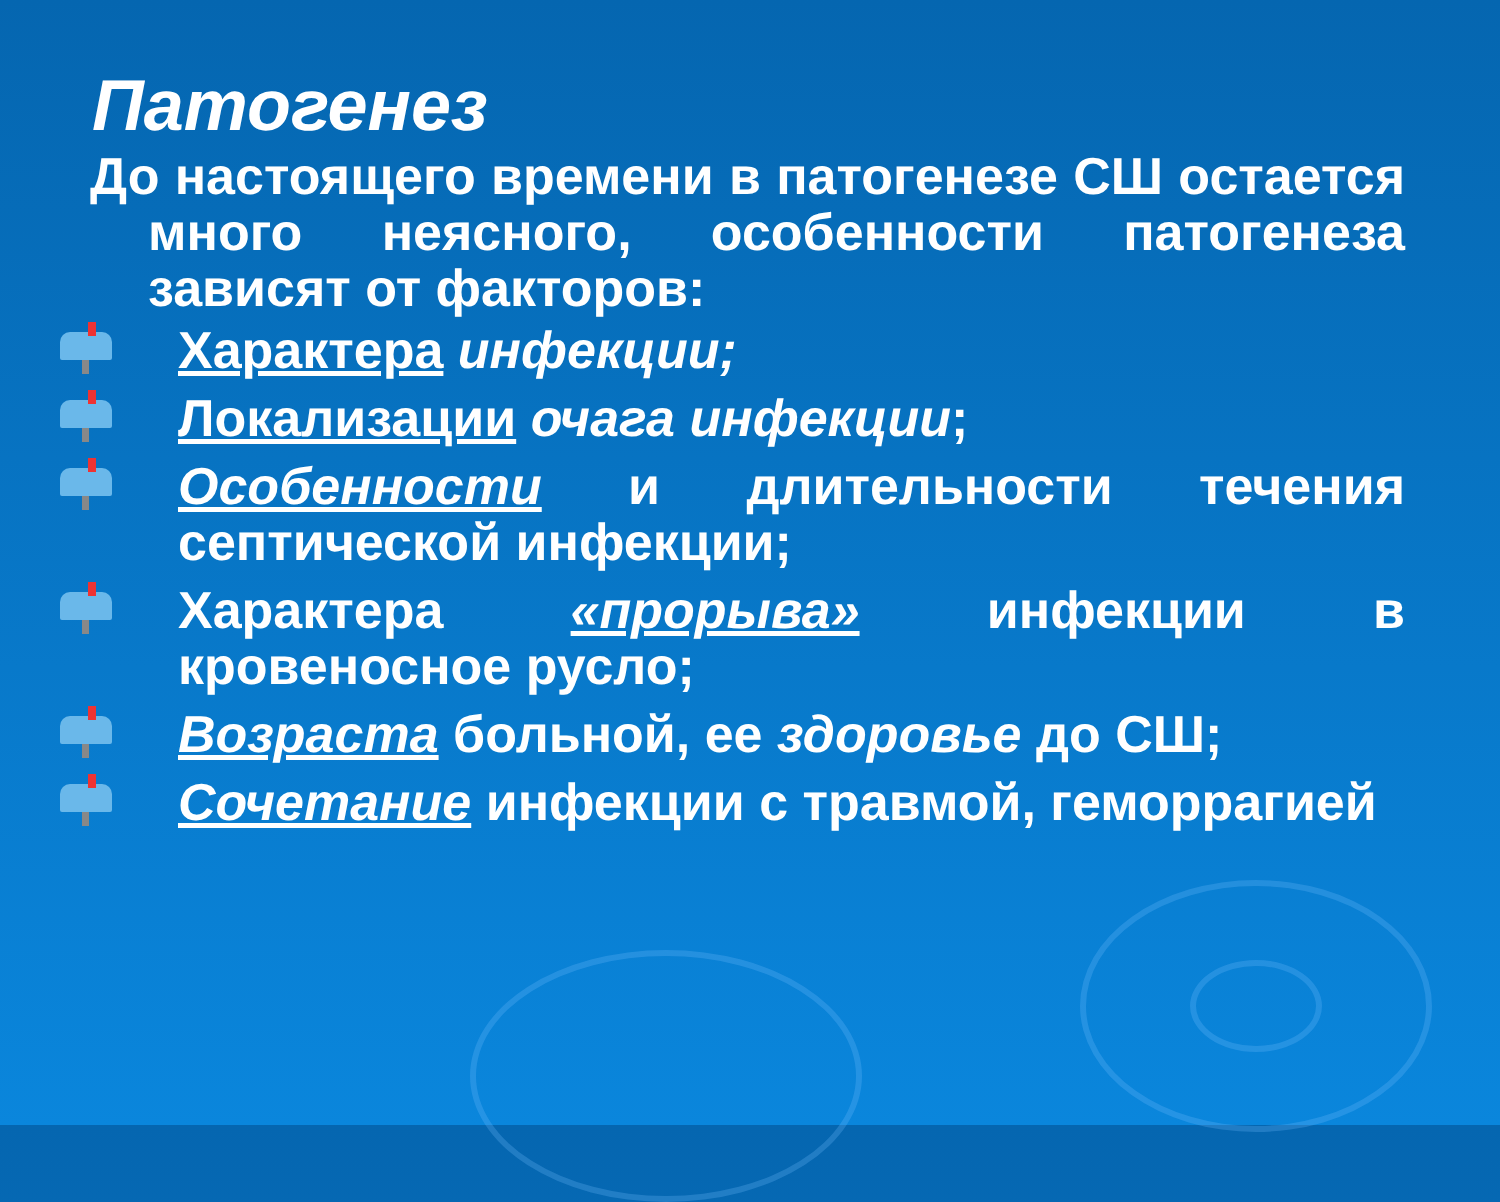Патогенез
До настоящего времени в патогенезе СШ остается много неясного, особенности патогенеза зависят от факторов:
Характера инфекции;
Локализации очага инфекции;
Особенности и длительности течения септической инфекции;
Характера «прорыва» инфекции в кровеносное русло;
Возраста больной, ее здоровье до СШ;
Сочетание инфекции с травмой, геморрагией